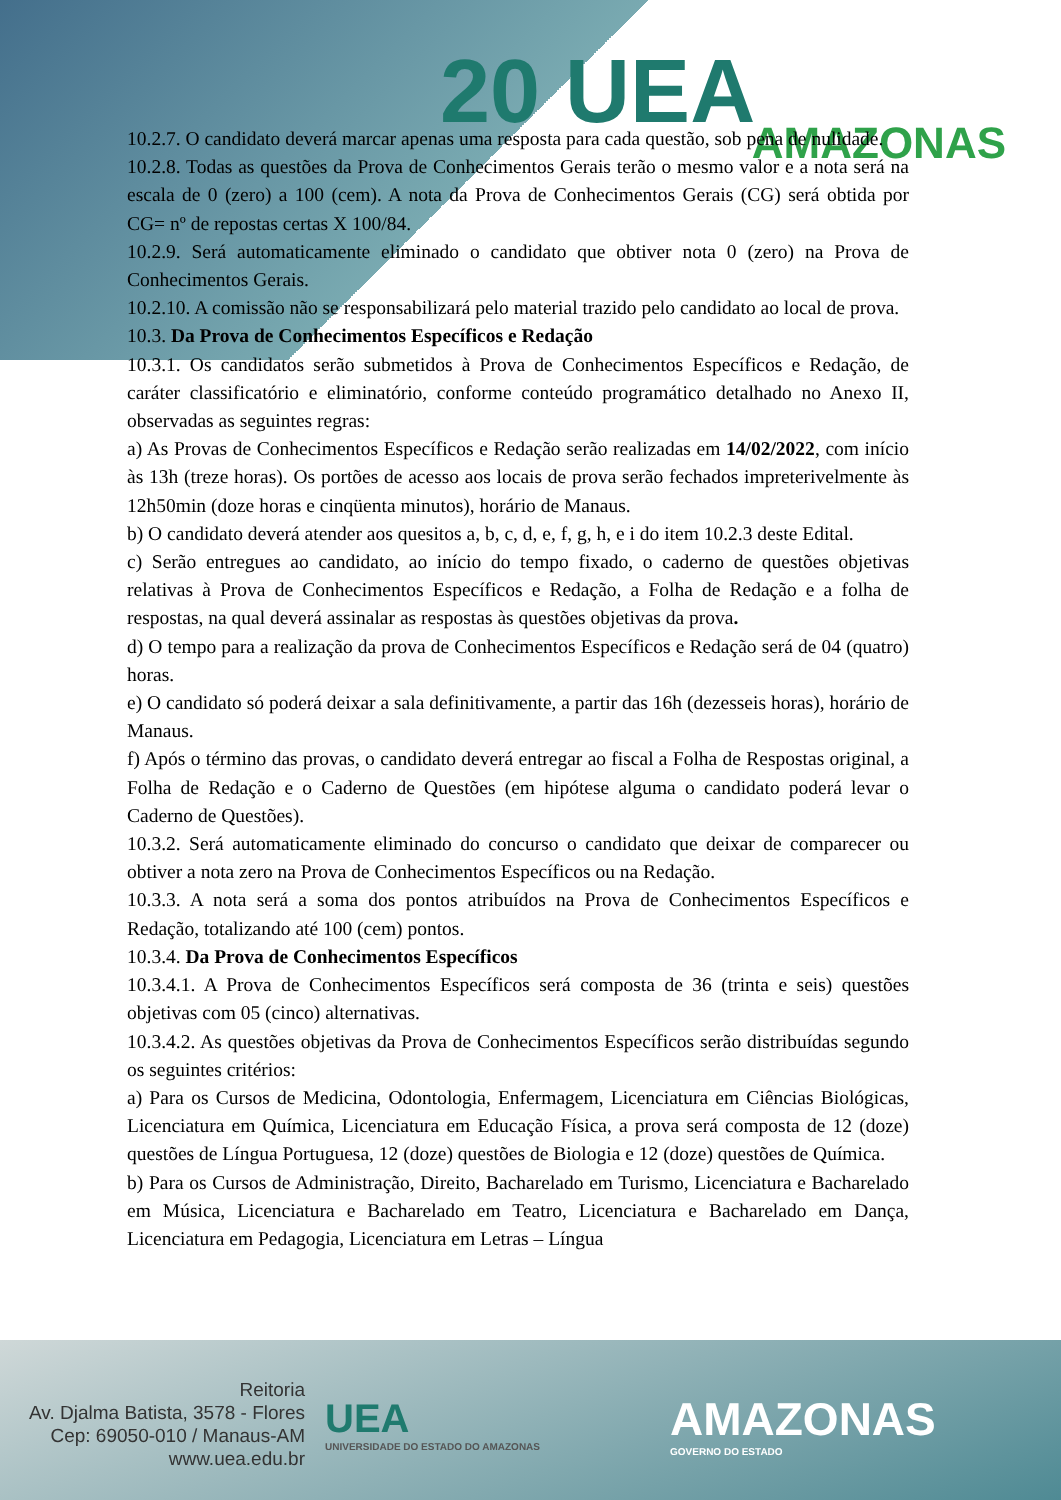20 UEA AMAZONAS
10.2.7. O candidato deverá marcar apenas uma resposta para cada questão, sob pena de nulidade.
10.2.8. Todas as questões da Prova de Conhecimentos Gerais terão o mesmo valor e a nota será na escala de 0 (zero) a 100 (cem). A nota da Prova de Conhecimentos Gerais (CG) será obtida por CG= nº de repostas certas X 100/84.
10.2.9. Será automaticamente eliminado o candidato que obtiver nota 0 (zero) na Prova de Conhecimentos Gerais.
10.2.10. A comissão não se responsabilizará pelo material trazido pelo candidato ao local de prova.
10.3. Da Prova de Conhecimentos Específicos e Redação
10.3.1. Os candidatos serão submetidos à Prova de Conhecimentos Específicos e Redação, de caráter classificatório e eliminatório, conforme conteúdo programático detalhado no Anexo II, observadas as seguintes regras:
a) As Provas de Conhecimentos Específicos e Redação serão realizadas em 14/02/2022, com início às 13h (treze horas). Os portões de acesso aos locais de prova serão fechados impreterivelmente às 12h50min (doze horas e cinqüenta minutos), horário de Manaus.
b) O candidato deverá atender aos quesitos a, b, c, d, e, f, g, h, e i do item 10.2.3 deste Edital.
c) Serão entregues ao candidato, ao início do tempo fixado, o caderno de questões objetivas relativas à Prova de Conhecimentos Específicos e Redação, a Folha de Redação e a folha de respostas, na qual deverá assinalar as respostas às questões objetivas da prova.
d) O tempo para a realização da prova de Conhecimentos Específicos e Redação será de 04 (quatro) horas.
e) O candidato só poderá deixar a sala definitivamente, a partir das 16h (dezesseis horas), horário de Manaus.
f) Após o término das provas, o candidato deverá entregar ao fiscal a Folha de Respostas original, a Folha de Redação e o Caderno de Questões (em hipótese alguma o candidato poderá levar o Caderno de Questões).
10.3.2. Será automaticamente eliminado do concurso o candidato que deixar de comparecer ou obtiver a nota zero na Prova de Conhecimentos Específicos ou na Redação.
10.3.3. A nota será a soma dos pontos atribuídos na Prova de Conhecimentos Específicos e Redação, totalizando até 100 (cem) pontos.
10.3.4. Da Prova de Conhecimentos Específicos
10.3.4.1. A Prova de Conhecimentos Específicos será composta de 36 (trinta e seis) questões objetivas com 05 (cinco) alternativas.
10.3.4.2. As questões objetivas da Prova de Conhecimentos Específicos serão distribuídas segundo os seguintes critérios:
a) Para os Cursos de Medicina, Odontologia, Enfermagem, Licenciatura em Ciências Biológicas, Licenciatura em Química, Licenciatura em Educação Física, a prova será composta de 12 (doze) questões de Língua Portuguesa, 12 (doze) questões de Biologia e 12 (doze) questões de Química.
b) Para os Cursos de Administração, Direito, Bacharelado em Turismo, Licenciatura e Bacharelado em Música, Licenciatura e Bacharelado em Teatro, Licenciatura e Bacharelado em Dança, Licenciatura em Pedagogia, Licenciatura em Letras – Língua
Reitoria
Av. Djalma Batista, 3578 - Flores
Cep: 69050-010 / Manaus-AM
www.uea.edu.br
UEA
UNIVERSIDADE DO ESTADO DO AMAZONAS
AMAZONAS
GOVERNO DO ESTADO